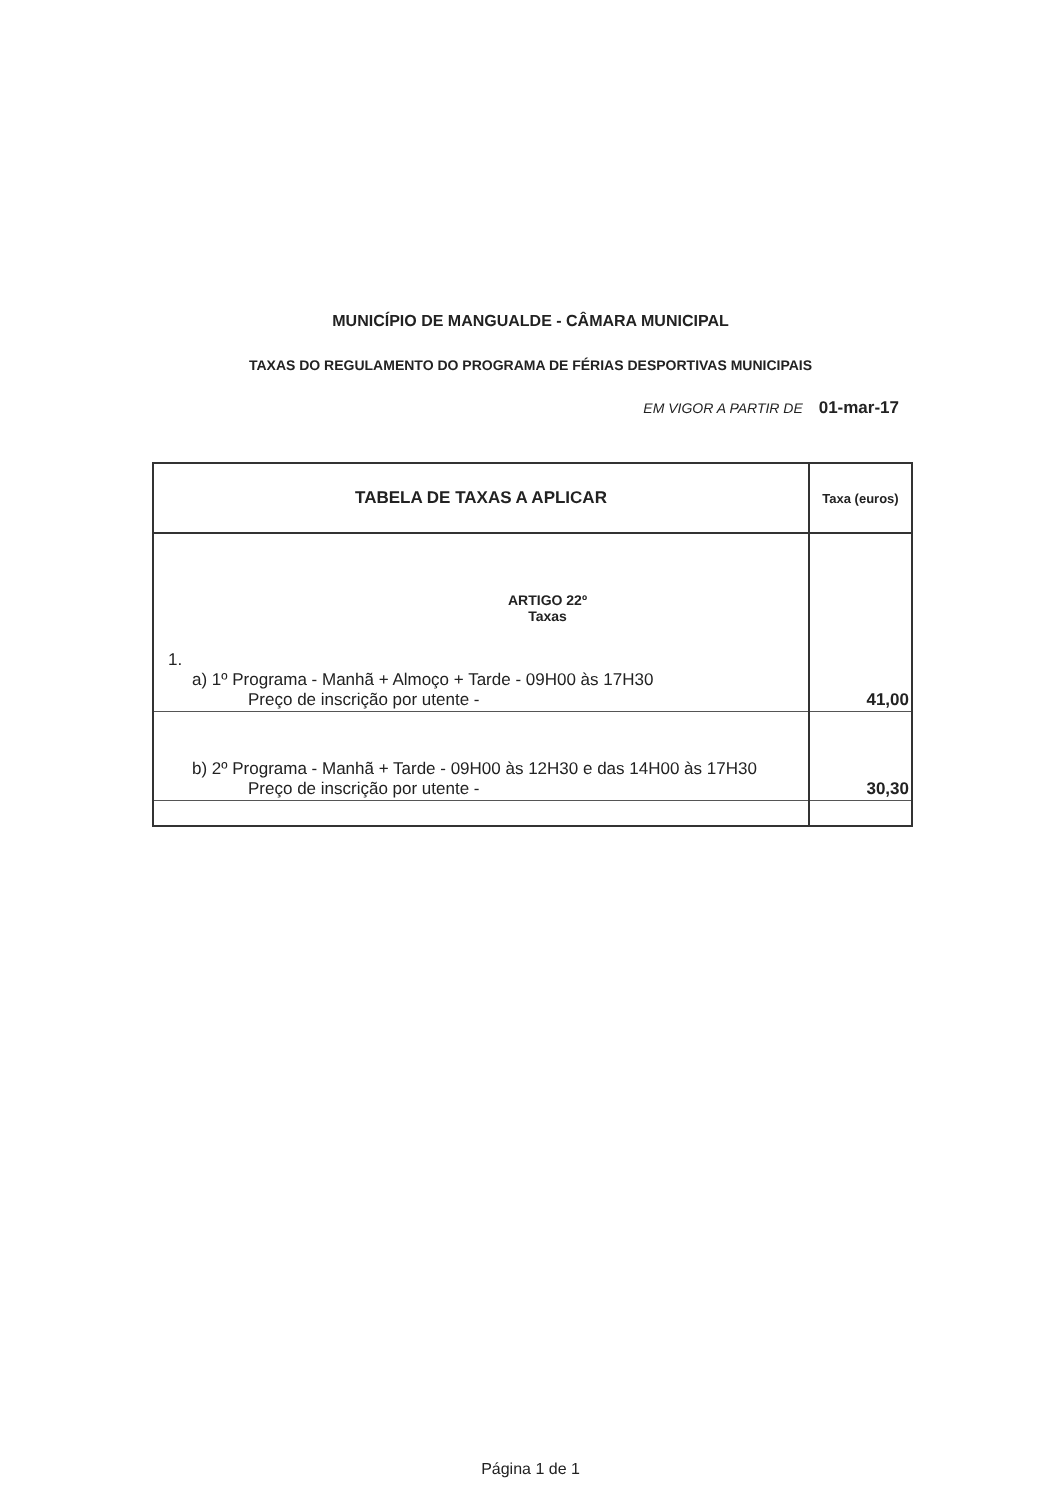MUNICÍPIO DE MANGUALDE - CÂMARA MUNICIPAL
TAXAS DO REGULAMENTO DO PROGRAMA DE FÉRIAS DESPORTIVAS MUNICIPAIS
EM VIGOR A PARTIR DE 01-mar-17
| TABELA DE TAXAS A APLICAR | Taxa (euros) |
| --- | --- |
| ARTIGO 22º Taxas 1. a) 1º Programa - Manhã + Almoço + Tarde - 09H00 às 17H30 Preço de inscrição por utente - | 41,00 |
| b) 2º Programa - Manhã + Tarde - 09H00 às 12H30 e das 14H00 às 17H30 Preço de inscrição por utente - | 30,30 |
Página 1 de 1